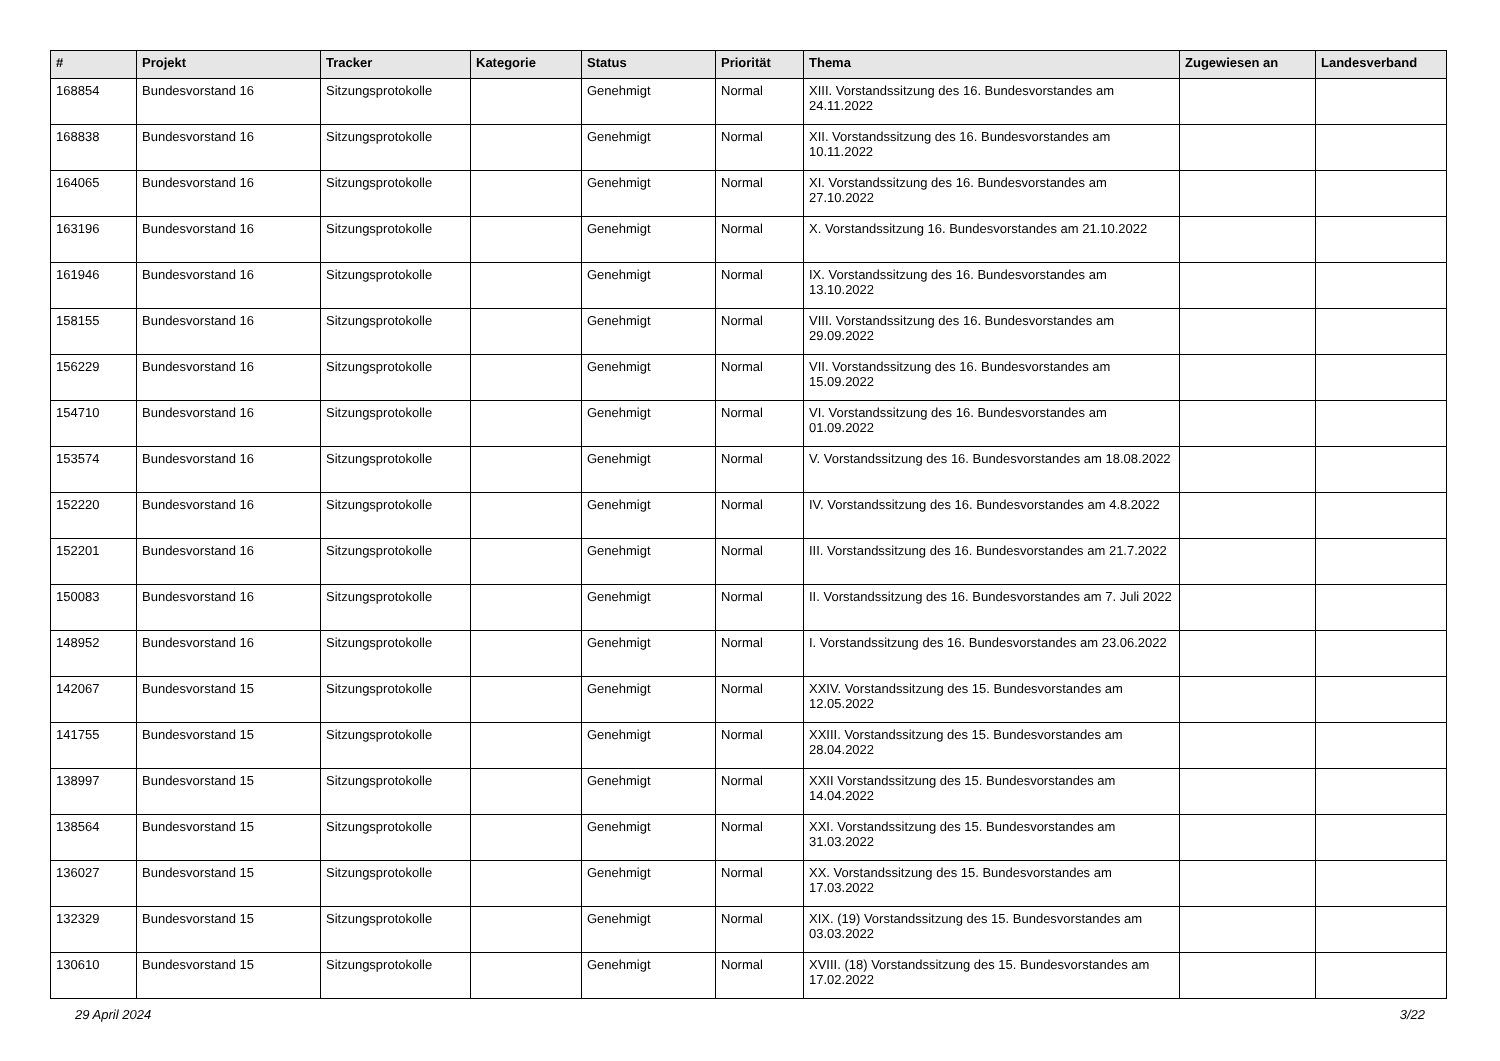| # | Projekt | Tracker | Kategorie | Status | Priorität | Thema | Zugewiesen an | Landesverband |
| --- | --- | --- | --- | --- | --- | --- | --- | --- |
| 168854 | Bundesvorstand 16 | Sitzungsprotokolle | | Genehmigt | Normal | XIII. Vorstandssitzung des 16. Bundesvorstandes am 24.11.2022 | | |
| 168838 | Bundesvorstand 16 | Sitzungsprotokolle | | Genehmigt | Normal | XII. Vorstandssitzung des 16. Bundesvorstandes am 10.11.2022 | | |
| 164065 | Bundesvorstand 16 | Sitzungsprotokolle | | Genehmigt | Normal | XI. Vorstandssitzung des 16. Bundesvorstandes am 27.10.2022 | | |
| 163196 | Bundesvorstand 16 | Sitzungsprotokolle | | Genehmigt | Normal | X. Vorstandssitzung 16. Bundesvorstandes am 21.10.2022 | | |
| 161946 | Bundesvorstand 16 | Sitzungsprotokolle | | Genehmigt | Normal | IX. Vorstandssitzung des 16. Bundesvorstandes am 13.10.2022 | | |
| 158155 | Bundesvorstand 16 | Sitzungsprotokolle | | Genehmigt | Normal | VIII. Vorstandssitzung des 16. Bundesvorstandes am 29.09.2022 | | |
| 156229 | Bundesvorstand 16 | Sitzungsprotokolle | | Genehmigt | Normal | VII. Vorstandssitzung des 16. Bundesvorstandes am 15.09.2022 | | |
| 154710 | Bundesvorstand 16 | Sitzungsprotokolle | | Genehmigt | Normal | VI. Vorstandssitzung des 16. Bundesvorstandes am 01.09.2022 | | |
| 153574 | Bundesvorstand 16 | Sitzungsprotokolle | | Genehmigt | Normal | V. Vorstandssitzung des 16. Bundesvorstandes am 18.08.2022 | | |
| 152220 | Bundesvorstand 16 | Sitzungsprotokolle | | Genehmigt | Normal | IV. Vorstandssitzung des 16. Bundesvorstandes am 4.8.2022 | | |
| 152201 | Bundesvorstand 16 | Sitzungsprotokolle | | Genehmigt | Normal | III. Vorstandssitzung des 16. Bundesvorstandes am 21.7.2022 | | |
| 150083 | Bundesvorstand 16 | Sitzungsprotokolle | | Genehmigt | Normal | II. Vorstandssitzung des 16. Bundesvorstandes am 7. Juli 2022 | | |
| 148952 | Bundesvorstand 16 | Sitzungsprotokolle | | Genehmigt | Normal | I. Vorstandssitzung des 16. Bundesvorstandes am 23.06.2022 | | |
| 142067 | Bundesvorstand 15 | Sitzungsprotokolle | | Genehmigt | Normal | XXIV. Vorstandssitzung des 15. Bundesvorstandes am 12.05.2022 | | |
| 141755 | Bundesvorstand 15 | Sitzungsprotokolle | | Genehmigt | Normal | XXIII. Vorstandssitzung des 15. Bundesvorstandes am 28.04.2022 | | |
| 138997 | Bundesvorstand 15 | Sitzungsprotokolle | | Genehmigt | Normal | XXII Vorstandssitzung des 15. Bundesvorstandes am 14.04.2022 | | |
| 138564 | Bundesvorstand 15 | Sitzungsprotokolle | | Genehmigt | Normal | XXI. Vorstandssitzung des 15. Bundesvorstandes am 31.03.2022 | | |
| 136027 | Bundesvorstand 15 | Sitzungsprotokolle | | Genehmigt | Normal | XX. Vorstandssitzung des 15. Bundesvorstandes am 17.03.2022 | | |
| 132329 | Bundesvorstand 15 | Sitzungsprotokolle | | Genehmigt | Normal | XIX. (19) Vorstandssitzung des 15. Bundesvorstandes am 03.03.2022 | | |
| 130610 | Bundesvorstand 15 | Sitzungsprotokolle | | Genehmigt | Normal | XVIII. (18) Vorstandssitzung des 15. Bundesvorstandes am 17.02.2022 | | |
29 April 2024 3/22